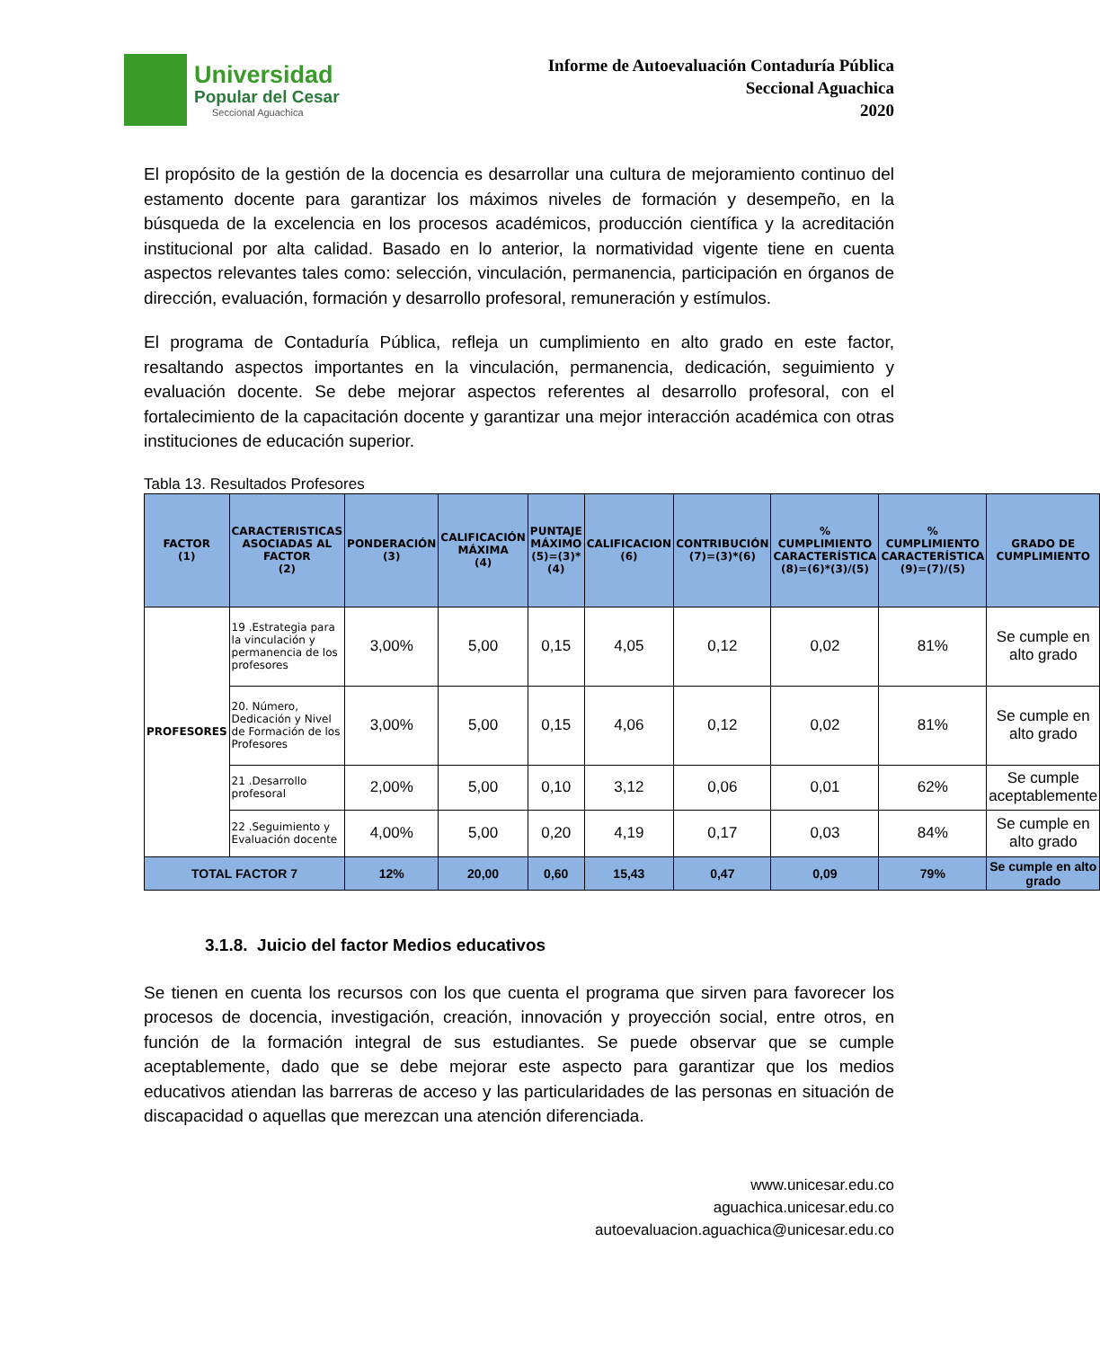Universidad
Popular del Cesar
Seccional Aguachica
Informe de Autoevaluación Contaduría Pública
Seccional Aguachica
2020
El propósito de la gestión de la docencia es desarrollar una cultura de mejoramiento continuo del estamento docente para garantizar los máximos niveles de formación y desempeño, en la búsqueda de la excelencia en los procesos académicos, producción científica y la acreditación institucional por alta calidad. Basado en lo anterior, la normatividad vigente tiene en cuenta aspectos relevantes tales como: selección, vinculación, permanencia, participación en órganos de dirección, evaluación, formación y desarrollo profesoral, remuneración y estímulos.
El programa de Contaduría Pública, refleja un cumplimiento en alto grado en este factor, resaltando aspectos importantes en la vinculación, permanencia, dedicación, seguimiento y evaluación docente. Se debe mejorar aspectos referentes al desarrollo profesoral, con el fortalecimiento de la capacitación docente y garantizar una mejor interacción académica con otras instituciones de educación superior.
Tabla 13. Resultados Profesores
| FACTOR (1) | CARACTERISTICAS ASOCIADAS AL FACTOR (2) | PONDERACIÓN (3) | CALIFICACIÓN MÁXIMA (4) | PUNTAJE MÁXIMO (5)=(3)*(4) | CALIFICACION (6) | CONTRIBUCIÓN (7)=(3)*(6) | % CUMPLIMIENTO CARACTERÍSTICA (8)=(6)*(3)/(5) | % CUMPLIMIENTO CARACTERÍSTICA (9)=(7)/(5) | GRADO DE CUMPLIMIENTO |
| --- | --- | --- | --- | --- | --- | --- | --- | --- | --- |
| PROFESORES | 19 .Estrategia para la vinculación y permanencia de los profesores | 3,00% | 5,00 | 0,15 | 4,05 | 0,12 | 0,02 | 81% | Se cumple en alto grado |
| | 20. Número, Dedicación y Nivel de Formación de los Profesores | 3,00% | 5,00 | 0,15 | 4,06 | 0,12 | 0,02 | 81% | Se cumple en alto grado |
| | 21 .Desarrollo profesoral | 2,00% | 5,00 | 0,10 | 3,12 | 0,06 | 0,01 | 62% | Se cumple aceptablemente |
| | 22 .Seguimiento y Evaluación docente | 4,00% | 5,00 | 0,20 | 4,19 | 0,17 | 0,03 | 84% | Se cumple en alto grado |
| TOTAL FACTOR 7 | | 12% | 20,00 | 0,60 | 15,43 | 0,47 | 0,09 | 79% | Se cumple en alto grado |
3.1.8. Juicio del factor Medios educativos
Se tienen en cuenta los recursos con los que cuenta el programa que sirven para favorecer los procesos de docencia, investigación, creación, innovación y proyección social, entre otros, en función de la formación integral de sus estudiantes. Se puede observar que se cumple aceptablemente, dado que se debe mejorar este aspecto para garantizar que los medios educativos atiendan las barreras de acceso y las particularidades de las personas en situación de discapacidad o aquellas que merezcan una atención diferenciada.
www.unicesar.edu.co
aguachica.unicesar.edu.co
autoevaluacion.aguachica@unicesar.edu.co